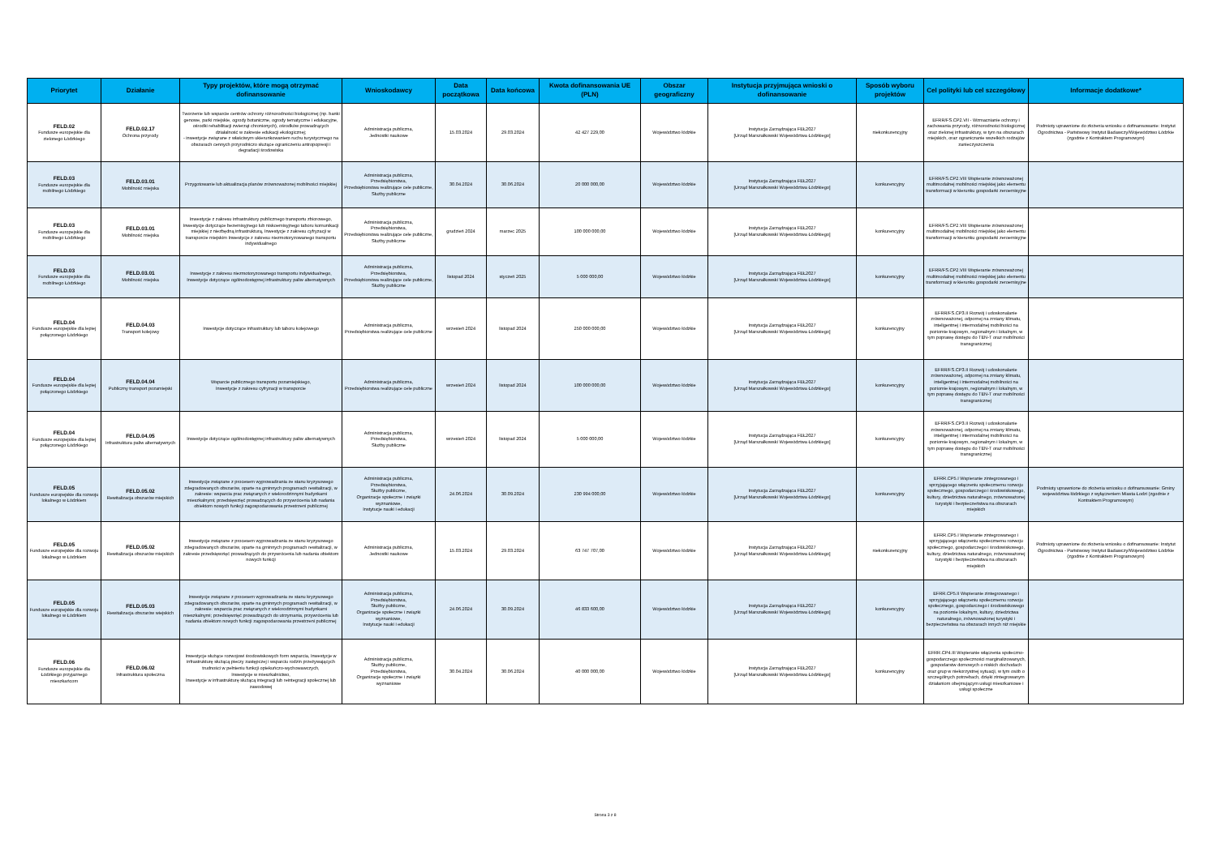| Priorytet | Działanie | Typy projektów, które mogą otrzymać dofinansowanie | Wnioskodawcy | Data początkowa | Data końcowa | Kwota dofinansowania UE (PLN) | Obszar geograficzny | Instytucja przyjmująca wnioski o dofinansowanie | Sposób wyboru projektów | Cel polityki lub cel szczegółowy | Informacje dodatkowe* |
| --- | --- | --- | --- | --- | --- | --- | --- | --- | --- | --- | --- |
| FELD.02 Fundusze europejskie dla zielonego Łódzkiego | FELD.02.17 Ochrona przyrody | Tworzenie lub wsparcie centrów ochrony różnorodności biologicznej (np. banki genowe, parki miejskie, ogrody botaniczne, ogrody tematyczne i edukacyjne, ośrodki rehabilitacji zwierząt chronionych), ośrodków prowadzących działalność w zakresie edukacji ekologicznej; - inwestycje związane z właściwym ukierunkowaniem ruchu turystycznego na obszarach cennych przyrodniczo służące ograniczeniu antropopresji i degradacji środowiska | Administracja publiczna, Jednostki naukowe | 15.03.2024 | 29.03.2024 | 42 427 229,00 | Województwo łódzkie | Instytucja Zarządzająca FEŁ2027 [Urząd Marszałkowski Województwa Łódzkiego] | niekonkurencyjny | EFRR/FS.CP2.VII - Wzmacnianie ochrony i zachowania przyrody, różnorodności biologicznej oraz zielonej infrastruktury, w tym na obszarach miejskich, oraz ograniczanie wszelkich rodzajów zanieczyszczenia | Podmioty uprawnione do złożenia wniosku o dofinansowanie: Instytut Ogrodnictwa - Państwowy Instytut Badawczy/Województwo Łódzkie (zgodnie z Kontraktem Programowym) |
| FELD.03 Fundusze europejskie dla mobilnego Łódzkiego | FELD.03.01 Mobilność miejska | Przygotowanie lub aktualizacja planów zrównoważonej mobilności miejskiej | Administracja publiczna, Przedsiębiorstwa, Przedsiębiorstwa realizujące cele publiczne, Służby publiczne | 30.04.2024 | 30.06.2024 | 20 000 000,00 | Województwo łódzkie | Instytucja Zarządzająca FEŁ2027 [Urząd Marszałkowski Województwa Łódzkiego] | konkurencyjny | EFRR/FS.CP2.VIII Wspieranie zrównoważonej multimodalnej mobilności miejskiej jako elementu transformacji w kierunku gospodarki zeroemisyjne | |
| FELD.03 Fundusze europejskie dla mobilnego Łódzkiego | FELD.03.01 Mobilność miejska | Inwestycje z zakresu infrastruktury publicznego transportu zbiorowego, Inwestycje dotyczące bezemisyjnego lub niskoemisyjnego taboru komunikacji miejskiej z niezbędną infrastrukturą, Inwestycje z zakresu cyfryzacji w transporcie miejskim Inwestycje z zakresu niezmotoryzowanego transportu indywidualnego | Administracja publiczna, Przedsiębiorstwa, Przedsiębiorstwa realizujące cele publiczne, Służby publiczne | grudzień 2024 | marzec 2025 | 100 000 000,00 | Województwo łódzkie | Instytucja Zarządzająca FEŁ2027 [Urząd Marszałkowski Województwa Łódzkiego] | konkurencyjny | EFRR/FS.CP2.VIII Wspieranie zrównoważonej multimodalnej mobilności miejskiej jako elementu transformacji w kierunku gospodarki zeroemisyjne | |
| FELD.03 Fundusze europejskie dla mobilnego Łódzkiego | FELD.03.01 Mobilność miejska | Inwestycje z zakresu niezmotoryzowanego transportu indywidualnego, Inwestycje dotyczące ogólnodostępnej infrastruktury paliw alternatywnych | Administracja publiczna, Przedsiębiorstwa, Przedsiębiorstwa realizujące cele publiczne, Służby publiczne | listopad 2024 | styczeń 2025 | 5 000 000,00 | Województwo łódzkie | Instytucja Zarządzająca FEŁ2027 [Urząd Marszałkowski Województwa Łódzkiego] | konkurencyjny | EFRR/FS.CP2.VIII Wspieranie zrównoważonej multimodalnej mobilności miejskiej jako elementu transformacji w kierunku gospodarki zeroemisyjne | |
| FELD.04 Fundusze europejskie dla lepiej połączonego Łódzkiego | FELD.04.03 Transport kolejowy | Inwestycje dotyczące infrastruktury lub taboru kolejowego | Administracja publiczna, Przedsiębiorstwa realizujące cele publiczne | wrzesień 2024 | listopad 2024 | 250 000 000,00 | Województwo łódzkie | Instytucja Zarządzająca FEŁ2027 [Urząd Marszałkowski Województwa Łódzkiego] | konkurencyjny | EFRR/FS.CP3.II Rozwój i udoskonalanie zrównoważonej, odpornej na zmiany klimatu, inteligentnej i intermodalnej mobilności na poziomie krajowym, regionalnym i lokalnym, w tym poprawę dostępu do TEN-T oraz mobilności transgranicznej | |
| FELD.04 Fundusze europejskie dla lepiej połączonego Łódzkiego | FELD.04.04 Publiczny transport pozamiejski | Wsparcie publicznego transportu pozamiejskiego, Inwestycje z zakresu cyfryzacji w transporcie | Administracja publiczna, Przedsiębiorstwa realizujące cele publiczne | wrzesień 2024 | listopad 2024 | 100 000 000,00 | Województwo łódzkie | Instytucja Zarządzająca FEŁ2027 [Urząd Marszałkowski Województwa Łódzkiego] | konkurencyjny | EFRR/FS.CP3.II Rozwój i udoskonalanie zrównoważonej, odpornej na zmiany klimatu, inteligentnej i intermodalnej mobilności na poziomie krajowym, regionalnym i lokalnym, w tym poprawę dostępu do TEN-T oraz mobilności transgranicznej | |
| FELD.04 Fundusze europejskie dla lepiej połączonego Łódzkiego | FELD.04.05 Infrastruktura paliw alternatywnych | Inwestycje dotyczące ogólnodostępnej infrastruktury paliw alternatywnych | Administracja publiczna, Przedsiębiorstwa, Służby publiczne | wrzesień 2024 | listopad 2024 | 5 000 000,00 | Województwo łódzkie | Instytucja Zarządzająca FEŁ2027 [Urząd Marszałkowski Województwa Łódzkiego] | konkurencyjny | EFRR/FS.CP3.II Rozwój i udoskonalanie zrównoważonej, odpornej na zmiany klimatu, inteligentnej i intermodalnej mobilności na poziomie krajowym, regionalnym i lokalnym, w tym poprawę dostępu do TEN-T oraz mobilności transgranicznej | |
| FELD.05 Fundusze europejskie dla rozwoju lokalnego w Łódzkiem | FELD.05.02 Rewitalizacja obszarów miejskich | Inwestycje związane z procesem wyprowadzania ze stanu kryzysowego zdegradowanych obszarów, oparte na gminnych programach rewitalizacji, w zakresie: wsparcia prac związanych z wielorodzinnymi budynkami mieszkalnymi; przedsięwzięć prowadzących do przywrócenia lub nadania obiektom nowych funkcji zagospodarowania przestrzeni publicznej | Administracja publiczna, Przedsiębiorstwa, Służby publiczne, Organizacje społeczne i związki wyznaniowe, Instytucje nauki i edukacji | 24.06.2024 | 30.09.2024 | 230 994 000,00 | Województwo łódzkie | Instytucja Zarządzająca FEŁ2027 [Urząd Marszałkowski Województwa Łódzkiego] | konkurencyjny | EFRR.CP5.I Wspieranie zintegrowanego i sprzyjającego włączeniu społecznemu rozwoju społecznego, gospodarczego i środowiskowego, kultury, dziedzictwa naturalnego, zrównoważonej turystyki i bezpieczeństwa na obszarach miejskich | Podmioty uprawnione do złożenia wniosku o dofinansowanie: Gminy województwa łódzkiego z wyłączeniem Miasta Łodzi (zgodnie z Kontraktem Programowym) |
| FELD.05 Fundusze europejskie dla rozwoju lokalnego w Łódzkiem | FELD.05.02 Rewitalizacja obszarów miejskich | Inwestycje związane z procesem wyprowadzania ze stanu kryzysowego zdegradowanych obszarów, oparte na gminnych programach rewitalizacji, w zakresie przedsięwzięć prowadzących do przywrócenia lub nadania obiektom nowych funkcji | Administracja publiczna, Jednostki naukowe | 15.03.2024 | 29.03.2024 | 63 747 707,00 | Województwo łódzkie | Instytucja Zarządzająca FEŁ2027 [Urząd Marszałkowski Województwa Łódzkiego] | niekonkurencyjny | EFRR.CP5.I Wspieranie zintegrowanego i sprzyjającego włączeniu społecznemu rozwoju społecznego, gospodarczego i środowiskowego, kultury, dziedzictwa naturalnego, zrównoważonej turystyki i bezpieczeństwa na obszarach miejskich | Podmioty uprawnione do złożenia wniosku o dofinansowanie: Instytut Ogrodnictwa - Państwowy Instytut Badawczy/Województwo Łódzkie (zgodnie z Kontraktem Programowym) |
| FELD.05 Fundusze europejskie dla rozwoju lokalnego w Łódzkiem | FELD.05.03 Rewitalizacja obszarów wiejskich | Inwestycje związane z procesem wyprowadzania ze stanu kryzysowego zdegradowanych obszarów, oparte na gminnych programach rewitalizacji, w zakresie: wsparcia prac związanych z wielorodzinnymi budynkami mieszkalnymi; przedsięwzięć prowadzących do utrzymania, przywrócenia lub nadania obiektom nowych funkcji zagospodarowania przestrzeni publicznej | Administracja publiczna, Przedsiębiorstwa, Służby publiczne, Organizacje społeczne i związki wyznaniowe, Instytucje nauki i edukacji | 24.06.2024 | 30.09.2024 | 46 833 600,00 | Województwo łódzkie | Instytucja Zarządzająca FEŁ2027 [Urząd Marszałkowski Województwa Łódzkiego] | konkurencyjny | EFRR.CP5.II Wspieranie zintegrowanego i sprzyjającego włączeniu społecznemu rozwoju społecznego, gospodarczego i środowiskowego na poziomie lokalnym, kultury, dziedzictwa naturalnego, zrównoważonej turystyki i bezpieczeństwa na obszarach innych niż miejskie | |
| FELD.06 Fundusze europejskie dla Łódzkiego przyjaznego mieszkańcom | FELD.06.02 Infrastruktura społeczna | Inwestycje służące rozwojowi środowiskowych form wsparcia, Inwestycje w infrastrukturę służącą pieczy zastępczej i wsparciu rodzin przeżywających trudności w pełnieniu funkcji opiekuńczo-wychowawczych, Inwestycje w mieszkalnictwo, Inwestycje w infrastrukturę służącą integracji lub reintegracji społecznej lub zawodowej | Administracja publiczna, Służby publiczne, Przedsiębiorstwa, Organizacje społeczne i związki wyznaniowe | 30.04.2024 | 30.06.2024 | 40 000 000,00 | Województwo łódzkie | Instytucja Zarządzająca FEŁ2027 [Urząd Marszałkowski Województwa Łódzkiego] | konkurencyjny | EFRR.CP4.III Wspieranie włączenia społeczno-gospodarczego społeczności marginalizowanych, gospodarstw domowych o niskich dochodach oraz grup w niekorzystnej sytuacji, w tym osób o szczególnych potrzebach, dzięki zintegrowanym działaniom obejmującym usługi mieszkaniowe i usługi społeczne | |
Strona 3 z 8